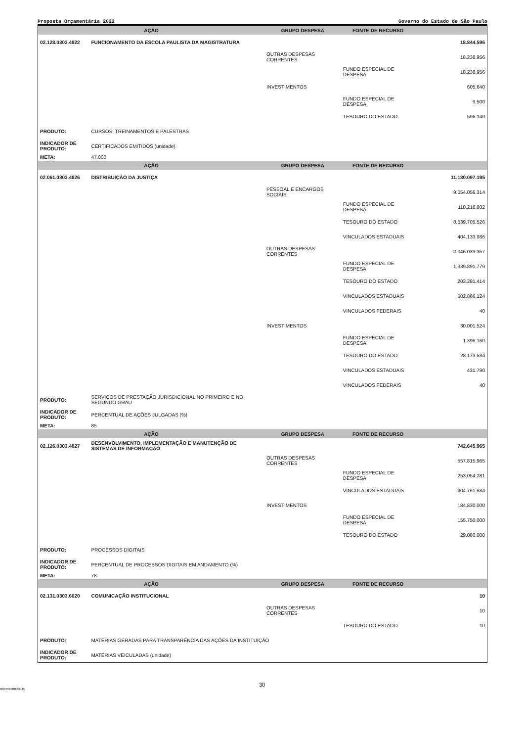Proposta Orçamentária 2022 Governo do Estado de São Paulo
| AÇÃO | | GRUPO DESPESA | FONTE DE RECURSO | |
| --- | --- | --- | --- | --- |
| 02.128.0303.4822 | FUNCIONAMENTO DA ESCOLA PAULISTA DA MAGISTRATURA | | | 18.844.596 |
| | | OUTRAS DESPESAS CORRENTES | | 18.238.956 |
| | | | FUNDO ESPECIAL DE DESPESA | 18.238.956 |
| | | INVESTIMENTOS | | 605.640 |
| | | | FUNDO ESPECIAL DE DESPESA | 9.500 |
| | | | TESOURO DO ESTADO | 596.140 |
| PRODUTO: | CURSOS, TREINAMENTOS E PALESTRAS | | | |
| INDICADOR DE PRODUTO: | CERTIFICADOS EMITIDOS (unidade) | | | |
| META: | 47.000 | | | |
| AÇÃO | | GRUPO DESPESA | FONTE DE RECURSO | |
| 02.061.0303.4826 | DISTRIBUIÇÃO DA JUSTIÇA | | | 11.130.097.195 |
| | | PESSOAL E ENCARGOS SOCIAIS | | 9.054.056.314 |
| | | | FUNDO ESPECIAL DE DESPESA | 110.216.802 |
| | | | TESOURO DO ESTADO | 8.539.705.526 |
| | | | VINCULADOS ESTADUAIS | 404.133.986 |
| | | OUTRAS DESPESAS CORRENTES | | 2.046.039.357 |
| | | | FUNDO ESPECIAL DE DESPESA | 1.339.891.779 |
| | | | TESOURO DO ESTADO | 203.281.414 |
| | | | VINCULADOS ESTADUAIS | 502.866.124 |
| | | | VINCULADOS FEDERAIS | 40 |
| | | INVESTIMENTOS | | 30.001.524 |
| | | | FUNDO ESPECIAL DE DESPESA | 1.396.160 |
| | | | TESOURO DO ESTADO | 28.173.534 |
| | | | VINCULADOS ESTADUAIS | 431.790 |
| | | | VINCULADOS FEDERAIS | 40 |
| PRODUTO: | SERVIÇOS DE PRESTAÇÃO JURISDICIONAL NO PRIMEIRO E NO SEGUNDO GRAU | | | |
| INDICADOR DE PRODUTO: | PERCENTUAL DE AÇÕES JULGADAS (%) | | | |
| META: | 85 | | | |
| AÇÃO | | GRUPO DESPESA | FONTE DE RECURSO | |
| 02.126.0303.4827 | DESENVOLVIMENTO, IMPLEMENTAÇÃO E MANUTENÇÃO DE SISTEMAS DE INFORMAÇÃO | | | 742.645.965 |
| | | OUTRAS DESPESAS CORRENTES | | 557.815.965 |
| | | | FUNDO ESPECIAL DE DESPESA | 253.054.281 |
| | | | VINCULADOS ESTADUAIS | 304.761.684 |
| | | INVESTIMENTOS | | 184.830.000 |
| | | | FUNDO ESPECIAL DE DESPESA | 155.750.000 |
| | | | TESOURO DO ESTADO | 29.080.000 |
| PRODUTO: | PROCESSOS DIGITAIS | | | |
| INDICADOR DE PRODUTO: | PERCENTUAL DE PROCESSOS DIGITAIS EM ANDAMENTO (%) | | | |
| META: | 78 | | | |
| AÇÃO | | GRUPO DESPESA | FONTE DE RECURSO | |
| 02.131.0303.6020 | COMUNICAÇÃO INSTITUCIONAL | | | 10 |
| | | OUTRAS DESPESAS CORRENTES | | 10 |
| | | | TESOURO DO ESTADO | 10 |
| PRODUTO: | MATÉRIAS GERADAS PARA TRANSPARÊNCIA DAS AÇÕES DA INSTITUIÇÃO | | | |
| INDICADOR DE PRODUTO: | MATÉRIAS VEICULADAS (unidade) | | | |
30
002459488163445